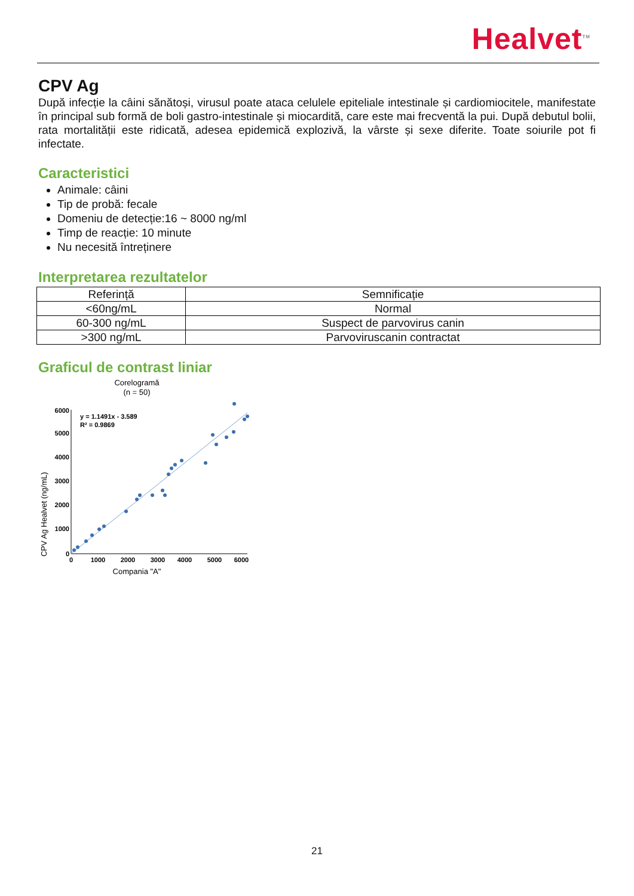Healvet<sup>TM</sup>
CPV Ag
După infecție la câini sănătoși, virusul poate ataca celulele epiteliale intestinale și cardiomiocitele, manifestate în principal sub formă de boli gastro-intestinale și miocardită, care este mai frecventă la pui. După debutul bolii, rata mortalității este ridicată, adesea epidemică explozivă, la vârste și sexe diferite. Toate soiurile pot fi infectate.
Caracteristici
Animale: câini
Tip de probă: fecale
Domeniu de detecție:16 ~ 8000 ng/ml
Timp de reacție: 10 minute
Nu necesită întreținere
Interpretarea rezultatelor
| Referință | Semnificație |
| <60ng/mL | Normal |
| 60-300 ng/mL | Suspect de parvovirus canin |
| >300 ng/mL | Parvoviruscanin contractat |
Graficul de contrast liniar
Corelogramă
(n = 50)
CPV Ag Healvet (ng/mL)
0
1000
2000
3000
4000
5000
6000
0
1000
2000
3000
4000
5000
6000
y = 1.1491x - 3.589
R² = 0.9869
Compania "A"
21